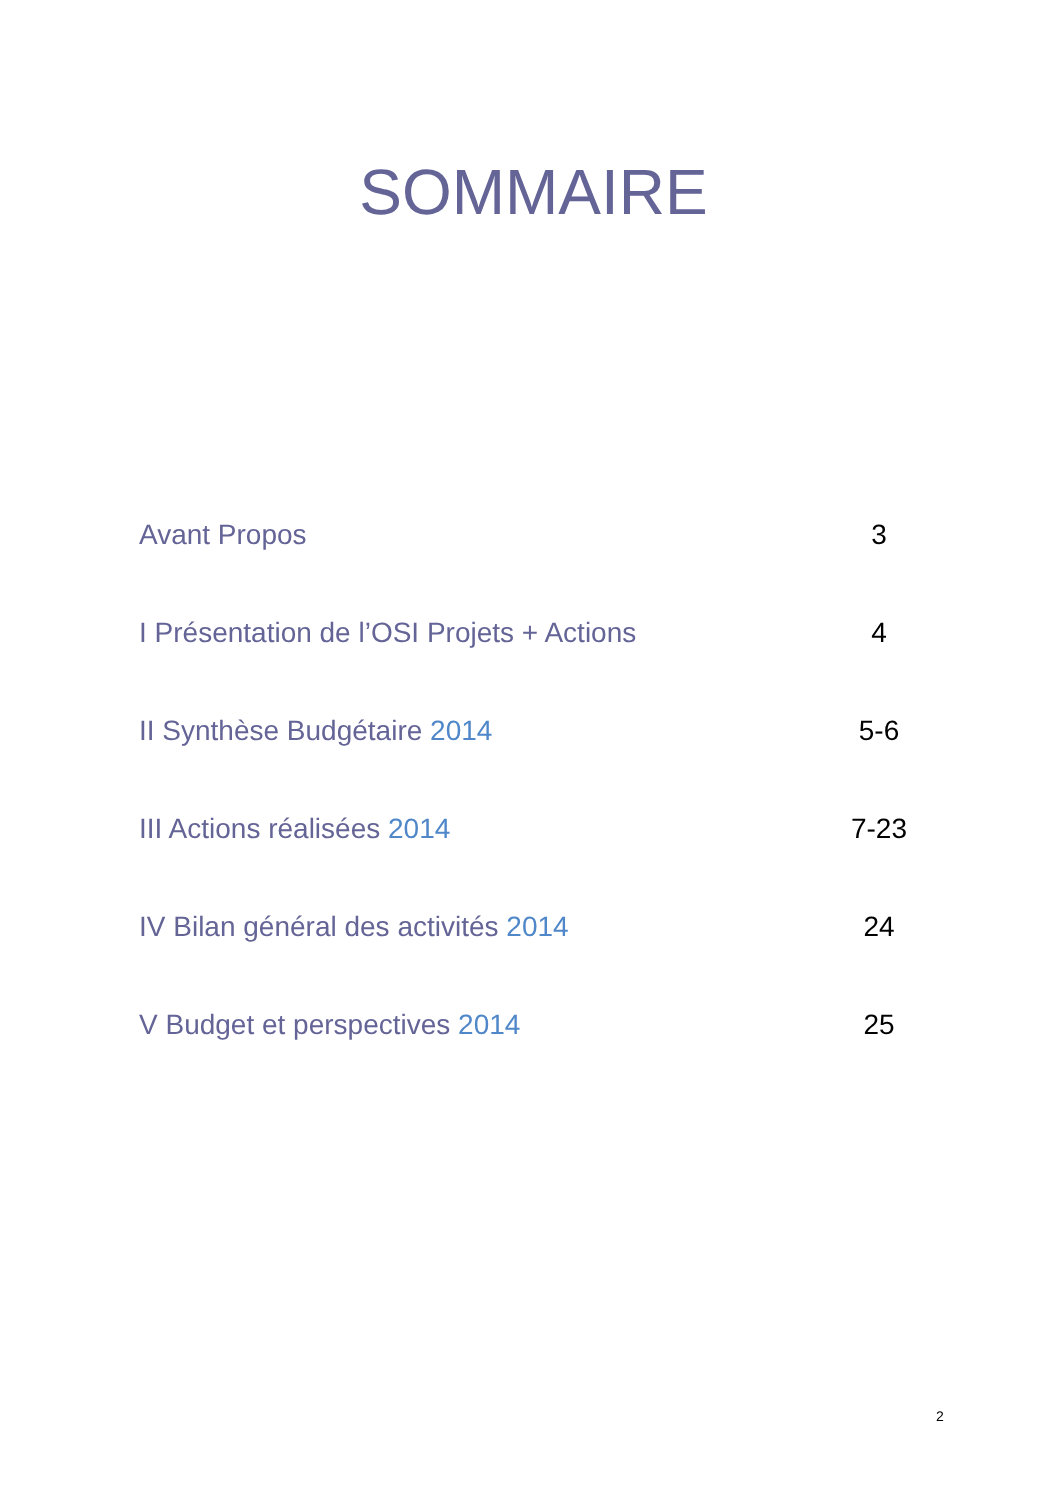SOMMAIRE
Avant Propos 3
I Présentation de l’OSI Projets + Actions 4
II Synthèse Budgétaire 2014 5-6
III Actions réalisées 2014 7-23
IV Bilan général des activités 2014 24
V Budget et perspectives 2014 25
2